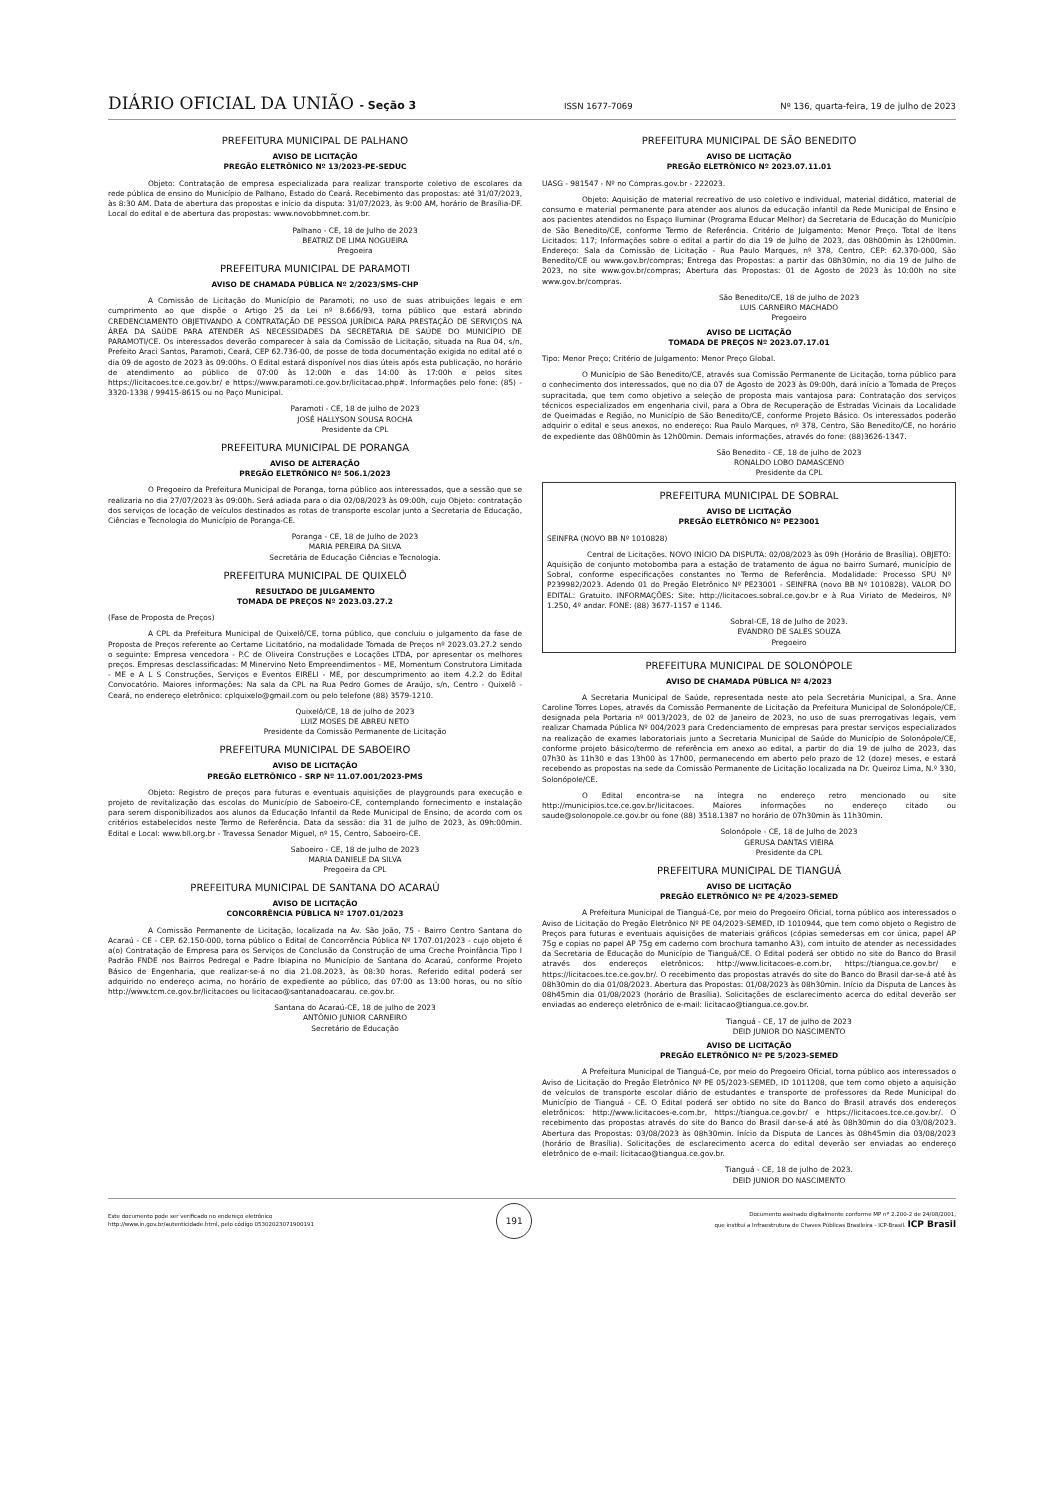DIÁRIO OFICIAL DA UNIÃO - Seção 3
ISSN 1677-7069 Nº 136, quarta-feira, 19 de julho de 2023
PREFEITURA MUNICIPAL DE PALHANO
AVISO DE LICITAÇÃO
PREGÃO ELETRÔNICO Nº 13/2023-PE-SEDUC
Objeto: Contratação de empresa especializada para realizar transporte coletivo de escolares da rede pública de ensino do Município de Palhano, Estado do Ceará. Recebimento das propostas: até 31/07/2023, às 8:30 AM. Data de abertura das propostas e início da disputa: 31/07/2023, às 9:00 AM, horário de Brasília-DF. Local do edital e de abertura das propostas: www.novobbmnet.com.br.
Palhano - CE, 18 de Julho de 2023
BEATRIZ DE LIMA NOGUEIRA
Pregoeira
PREFEITURA MUNICIPAL DE PARAMOTI
AVISO DE CHAMADA PÚBLICA Nº 2/2023/SMS-CHP
A Comissão de Licitação do Município de Paramoti, no uso de suas atribuições legais e em cumprimento ao que dispõe o Artigo 25 da Lei nº 8.666/93, torna público que estará abrindo CREDENCIAMENTO OBJETIVANDO A CONTRATAÇÃO DE PESSOA JURÍDICA PARA PRESTAÇÃO DE SERVIÇOS NA ÁREA DA SAÚDE PARA ATENDER AS NECESSIDADES DA SECRETARIA DE SAÚDE DO MUNICÍPIO DE PARAMOTI/CE. Os interessados deverão comparecer à sala da Comissão de Licitação, situada na Rua 04, s/n, Prefeito Araci Santos, Paramoti, Ceará, CEP 62.736-00, de posse de toda documentação exigida no edital até o dia 09 de agosto de 2023 às 09:00hs. O Edital estará disponível nos dias úteis após esta publicação, no horário de atendimento ao público de 07:00 às 12:00h e das 14:00 às 17:00h e pelos sites https://licitacoes.tce.ce.gov.br/ e https://www.paramoti.ce.gov.br/licitacao.php#. Informações pelo fone: (85) - 3320-1338 / 99415-8615 ou no Paço Municipal.
Paramoti - CE, 18 de julho de 2023
JOSÉ HALLYSON SOUSA ROCHA
Presidente da CPL
PREFEITURA MUNICIPAL DE PORANGA
AVISO DE ALTERAÇÃO
PREGÃO ELETRÔNICO Nº 506.1/2023
O Pregoeiro da Prefeitura Municipal de Poranga, torna público aos interessados, que a sessão que se realizaria no dia 27/07/2023 às 09:00h. Será adiada para o dia 02/08/2023 às 09:00h, cujo Objeto: contratação dos serviços de locação de veículos destinados as rotas de transporte escolar junto a Secretaria de Educação, Ciências e Tecnologia do Município de Poranga-CE.
Poranga - CE, 18 de Julho de 2023
MARIA PEREIRA DA SILVA
Secretária de Educação Ciências e Tecnologia.
PREFEITURA MUNICIPAL DE QUIXELÔ
RESULTADO DE JULGAMENTO
TOMADA DE PREÇOS Nº 2023.03.27.2
(Fase de Proposta de Preços)
A CPL da Prefeitura Municipal de Quixelô/CE, torna público, que concluiu o julgamento da fase de Proposta de Preços referente ao Certame Licitatório, na modalidade Tomada de Preços nº 2023.03.27.2 sendo o seguinte: Empresa vencedora - P.C de Oliveira Construções e Locações LTDA, por apresentar os melhores preços. Empresas desclassificadas: M Minervino Neto Empreendimentos - ME, Momentum Construtora Limitada - ME e A L S Construções, Serviços e Eventos EIRELI - ME, por descumprimento ao item 4.2.2 do Edital Convocatório. Maiores informações: Na sala da CPL na Rua Pedro Gomes de Araújo, s/n, Centro - Quixelô - Ceará, no endereço eletrônico: cplquixelo@gmail.com ou pelo telefone (88) 3579-1210.
Quixelô/CE, 18 de julho de 2023
LUIZ MOSES DE ABREU NETO
Presidente da Comissão Permanente de Licitação
PREFEITURA MUNICIPAL DE SABOEIRO
AVISO DE LICITAÇÃO
PREGÃO ELETRÔNICO - SRP Nº 11.07.001/2023-PMS
Objeto: Registro de preços para futuras e eventuais aquisições de playgrounds para execução e projeto de revitalização das escolas do Município de Saboeiro-CE, contemplando fornecimento e instalação para serem disponibilizados aos alunos da Educação Infantil da Rede Municipal de Ensino, de acordo com os critérios estabelecidos neste Termo de Referência. Data da sessão: dia 31 de julho de 2023, às 09h:00min. Edital e Local: www.bll.org.br - Travessa Senador Miguel, nº 15, Centro, Saboeiro-CE.
Saboeiro - CE, 18 de julho de 2023
MARIA DANIELE DA SILVA
Pregoeira da CPL
PREFEITURA MUNICIPAL DE SANTANA DO ACARAÚ
AVISO DE LICITAÇÃO
CONCORRÊNCIA PÚBLICA Nº 1707.01/2023
A Comissão Permanente de Licitação, localizada na Av. São João, 75 - Bairro Centro Santana do Acaraú - CE - CEP. 62.150-000, torna público o Edital de Concorrência Pública Nº 1707.01/2023 - cujo objeto é a(o) Contratação de Empresa para os Serviços de Conclusão da Construção de uma Creche Proinfância Tipo I Padrão FNDE nos Bairros Pedregal e Padre Ibiapina no Município de Santana do Acaraú, conforme Projeto Básico de Engenharia, que realizar-se-á no dia 21.08.2023, às 08:30 horas. Referido edital poderá ser adquirido no endereço acima, no horário de expediente ao público, das 07:00 as 13:00 horas, ou no sítio http://www.tcm.ce.gov.br/licitacoes ou licitacao@santanadoacarau. ce.gov.br.
Santana do Acaraú-CE, 18 de julho de 2023
ANTÔNIO JUNIOR CARNEIRO
Secretário de Educação
PREFEITURA MUNICIPAL DE SÃO BENEDITO
AVISO DE LICITAÇÃO
PREGÃO ELETRÔNICO Nº 2023.07.11.01
UASG - 981547 - Nº no Compras.gov.br - 222023.
Objeto: Aquisição de material recreativo de uso coletivo e individual, material didático, material de consumo e material permanente para atender aos alunos da educação infantil da Rede Municipal de Ensino e aos pacientes atendidos no Espaço Iluminar (Programa Educar Melhor) da Secretaria de Educação do Município de São Benedito/CE, conforme Termo de Referência. Critério de Julgamento: Menor Preço. Total de Itens Licitados: 117; Informações sobre o edital a partir do dia 19 de Julho de 2023, das 08h00min às 12h00min. Endereço: Sala da Comissão de Licitação - Rua Paulo Marques, nº 378, Centro, CEP: 62.370-000, São Benedito/CE ou www.gov.br/compras; Entrega das Propostas: a partir das 08h30min, no dia 19 de Julho de 2023, no site www.gov.br/compras; Abertura das Propostas: 01 de Agosto de 2023 às 10:00h no site www.gov.br/compras.
São Benedito/CE, 18 de julho de 2023
LUIS CARNEIRO MACHADO
Pregoeiro
AVISO DE LICITAÇÃO
TOMADA DE PREÇOS Nº 2023.07.17.01
Tipo: Menor Preço; Critério de Julgamento: Menor Preço Global.
O Município de São Benedito/CE, através sua Comissão Permanente de Licitação, torna público para o conhecimento dos interessados, que no dia 07 de Agosto de 2023 às 09:00h, dará início a Tomada de Preços supracitada, que tem como objetivo a seleção de proposta mais vantajosa para: Contratação dos serviços técnicos especializados em engenharia civil, para a Obra de Recuperação de Estradas Vicinais da Localidade de Queimadas e Região, no Município de São Benedito/CE, conforme Projeto Básico. Os interessados poderão adquirir o edital e seus anexos, no endereço: Rua Paulo Marques, nº 378, Centro, São Benedito/CE, no horário de expediente das 08h00min às 12h00min. Demais informações, através do fone: (88)3626-1347.
São Benedito - CE, 18 de julho de 2023
RONALDO LOBO DAMASCENO
Presidente da CPL
PREFEITURA MUNICIPAL DE SOBRAL
AVISO DE LICITAÇÃO
PREGÃO ELETRÔNICO Nº PE23001
SEINFRA (NOVO BB Nº 1010828)
Central de Licitações. NOVO INÍCIO DA DISPUTA: 02/08/2023 às 09h (Horário de Brasília). OBJETO: Aquisição de conjunto motobomba para a estação de tratamento de água no bairro Sumaré, município de Sobral, conforme especificações constantes no Termo de Referência. Modalidade: Processo SPU Nº P239982/2023. Adendo 01 do Pregão Eletrônico Nº PE23001 - SEINFRA (novo BB Nº 1010828). VALOR DO EDITAL: Gratuito. INFORMAÇÕES: Site: http://licitacoes.sobral.ce.gov.br e à Rua Viriato de Medeiros, Nº 1.250, 4º andar. FONE: (88) 3677-1157 e 1146.
Sobral-CE, 18 de Julho de 2023.
EVANDRO DE SALES SOUZA
Pregoeiro
PREFEITURA MUNICIPAL DE SOLONÓPOLE
AVISO DE CHAMADA PÚBLICA Nº 4/2023
A Secretaria Municipal de Saúde, representada neste ato pela Secretária Municipal, a Sra. Anne Caroline Torres Lopes, através da Comissão Permanente de Licitação da Prefeitura Municipal de Solonópole/CE, designada pela Portaria nº 0013/2023, de 02 de Janeiro de 2023, no uso de suas prerrogativas legais, vem realizar Chamada Pública Nº 004/2023 para Credenciamento de empresas para prestar serviços especializados na realização de exames laboratoriais junto a Secretaria Municipal de Saúde do Município de Solonópole/CE, conforme projeto básico/termo de referência em anexo ao edital, a partir do dia 19 de julho de 2023, das 07h30 às 11h30 e das 13h00 às 17h00, permanecendo em aberto pelo prazo de 12 (doze) meses, e estará recebendo as propostas na sede da Comissão Permanente de Licitação localizada na Dr. Queiroz Lima, N.º 330, Solonópole/CE.
O Edital encontra-se na íntegra no endereço retro mencionado ou site http://municipios.tce.ce.gov.br/licitacoes. Maiores informações no endereço citado ou saude@solonopole.ce.gov.br ou fone (88) 3518.1387 no horário de 07h30min às 11h30min.
Solonópole - CE, 18 de Julho de 2023
GERUSA DANTAS VIEIRA
Presidente da CPL
PREFEITURA MUNICIPAL DE TIANGUÁ
AVISO DE LICITAÇÃO
PREGÃO ELETRÔNICO Nº PE 4/2023-SEMED
A Prefeitura Municipal de Tianguá-Ce, por meio do Pregoeiro Oficial, torna público aos interessados o Aviso de Licitação do Pregão Eletrônico Nº PE 04/2023-SEMED, ID 1010944, que tem como objeto o Registro de Preços para futuras e eventuais aquisições de materiais gráficos (cópias semedersas em cor única, papel AP 75g e copias no papel AP 75g em caderno com brochura tamanho A3), com intuito de atender as necessidades da Secretaria de Educação do Município de Tianguá/CE. O Edital poderá ser obtido no site do Banco do Brasil através dos endereços eletrônicos: http://www.licitacoes-e.com.br, https://tiangua.ce.gov.br/ e https://licitacoes.tce.ce.gov.br/. O recebimento das propostas através do site do Banco do Brasil dar-se-á até às 08h30min do dia 01/08/2023. Abertura das Propostas: 01/08/2023 às 08h30min. Início da Disputa de Lances às 08h45min dia 01/08/2023 (horário de Brasília). Solicitações de esclarecimento acerca do edital deverão ser enviadas ao endereço eletrônico de e-mail: licitacao@tiangua.ce.gov.br.
Tianguá - CE, 17 de julho de 2023
DEID JUNIOR DO NASCIMENTO
AVISO DE LICITAÇÃO
PREGÃO ELETRÔNICO Nº PE 5/2023-SEMED
A Prefeitura Municipal de Tianguá-Ce, por meio do Pregoeiro Oficial, torna público aos interessados o Aviso de Licitação do Pregão Eletrônico Nº PE 05/2023-SEMED, ID 1011208, que tem como objeto a aquisição de veículos de transporte escolar diário de estudantes e transporte de professores da Rede Municipal do Município de Tianguá - CE. O Edital poderá ser obtido no site do Banco do Brasil através dos endereços eletrônicos: http://www.licitacoes-e.com.br, https://tiangua.ce.gov.br/ e https://licitacoes.tce.ce.gov.br/. O recebimento das propostas através do site do Banco do Brasil dar-se-á até às 08h30min do dia 03/08/2023. Abertura das Propostas: 03/08/2023 às 08h30min. Início da Disputa de Lances às 08h45min dia 03/08/2023 (horário de Brasília). Solicitações de esclarecimento acerca do edital deverão ser enviadas ao endereço eletrônico de e-mail: licitacao@tiangua.ce.gov.br.
Tianguá - CE, 18 de julho de 2023.
DEID JUNIOR DO NASCIMENTO
Este documento pode ser verificado no endereço eletrônico
http://www.in.gov.br/autenticidade.html, pelo código 05302023071900191
191
Documento assinado digitalmente conforme MP nº 2.200-2 de 24/08/2001,
que institui a Infraestrutura de Chaves Públicas Brasileira - ICP-Brasil. ICP Brasil